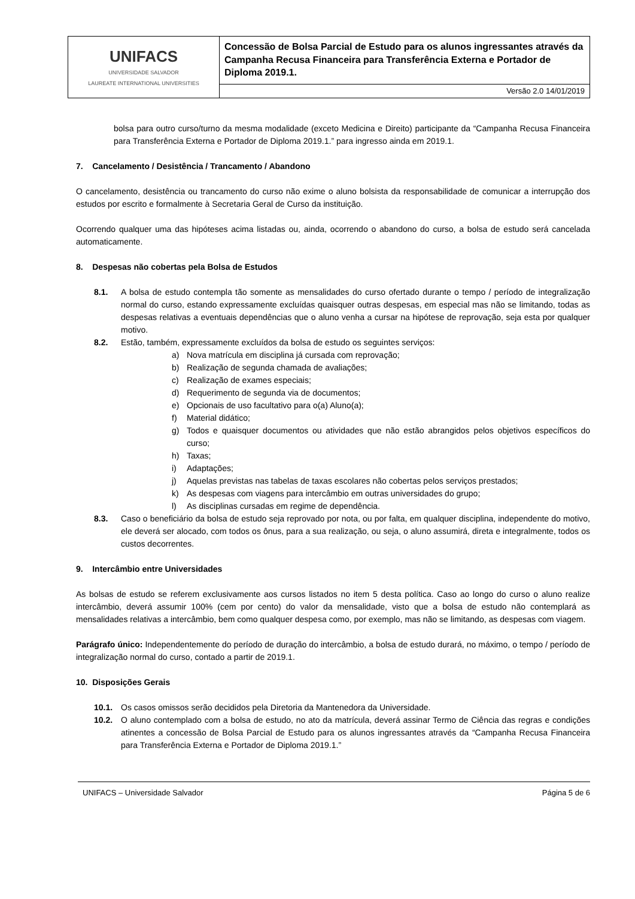| UNIFACS UNIVERSIDADE SALVADOR LAUREATE INTERNATIONAL UNIVERSITIES | Concessão de Bolsa Parcial de Estudo para os alunos ingressantes através da Campanha Recusa Financeira para Transferência Externa e Portador de Diploma 2019.1. |
| | Versão 2.0 14/01/2019 |
bolsa para outro curso/turno da mesma modalidade (exceto Medicina e Direito) participante da “Campanha Recusa Financeira para Transferência Externa e Portador de Diploma 2019.1.” para ingresso ainda em 2019.1.
7. Cancelamento / Desistência / Trancamento / Abandono
O cancelamento, desistência ou trancamento do curso não exime o aluno bolsista da responsabilidade de comunicar a interrupção dos estudos por escrito e formalmente à Secretaria Geral de Curso da instituição.
Ocorrendo qualquer uma das hipóteses acima listadas ou, ainda, ocorrendo o abandono do curso, a bolsa de estudo será cancelada automaticamente.
8. Despesas não cobertas pela Bolsa de Estudos
8.1. A bolsa de estudo contempla tão somente as mensalidades do curso ofertado durante o tempo / período de integralização normal do curso, estando expressamente excluídas quaisquer outras despesas, em especial mas não se limitando, todas as despesas relativas a eventuais dependências que o aluno venha a cursar na hipótese de reprovação, seja esta por qualquer motivo.
8.2. Estão, também, expressamente excluídos da bolsa de estudo os seguintes serviços:
a) Nova matrícula em disciplina já cursada com reprovação;
b) Realização de segunda chamada de avaliações;
c) Realização de exames especiais;
d) Requerimento de segunda via de documentos;
e) Opcionais de uso facultativo para o(a) Aluno(a);
f) Material didático;
g) Todos e quaisquer documentos ou atividades que não estão abrangidos pelos objetivos específicos do curso;
h) Taxas;
i) Adaptações;
j) Aquelas previstas nas tabelas de taxas escolares não cobertas pelos serviços prestados;
k) As despesas com viagens para intercâmbio em outras universidades do grupo;
l) As disciplinas cursadas em regime de dependência.
8.3. Caso o beneficiário da bolsa de estudo seja reprovado por nota, ou por falta, em qualquer disciplina, independente do motivo, ele deverá ser alocado, com todos os ônus, para a sua realização, ou seja, o aluno assumirá, direta e integralmente, todos os custos decorrentes.
9. Intercâmbio entre Universidades
As bolsas de estudo se referem exclusivamente aos cursos listados no item 5 desta política. Caso ao longo do curso o aluno realize intercâmbio, deverá assumir 100% (cem por cento) do valor da mensalidade, visto que a bolsa de estudo não contemplará as mensalidades relativas a intercâmbio, bem como qualquer despesa como, por exemplo, mas não se limitando, as despesas com viagem.
Parágrafo único: Independentemente do período de duração do intercâmbio, a bolsa de estudo durará, no máximo, o tempo / período de integralização normal do curso, contado a partir de 2019.1.
10. Disposições Gerais
10.1. Os casos omissos serão decididos pela Diretoria da Mantenedora da Universidade.
10.2. O aluno contemplado com a bolsa de estudo, no ato da matrícula, deverá assinar Termo de Ciência das regras e condições atinentes a concessão de Bolsa Parcial de Estudo para os alunos ingressantes através da “Campanha Recusa Financeira para Transferência Externa e Portador de Diploma 2019.1.”
UNIFACS – Universidade Salvador Página 5 de 6